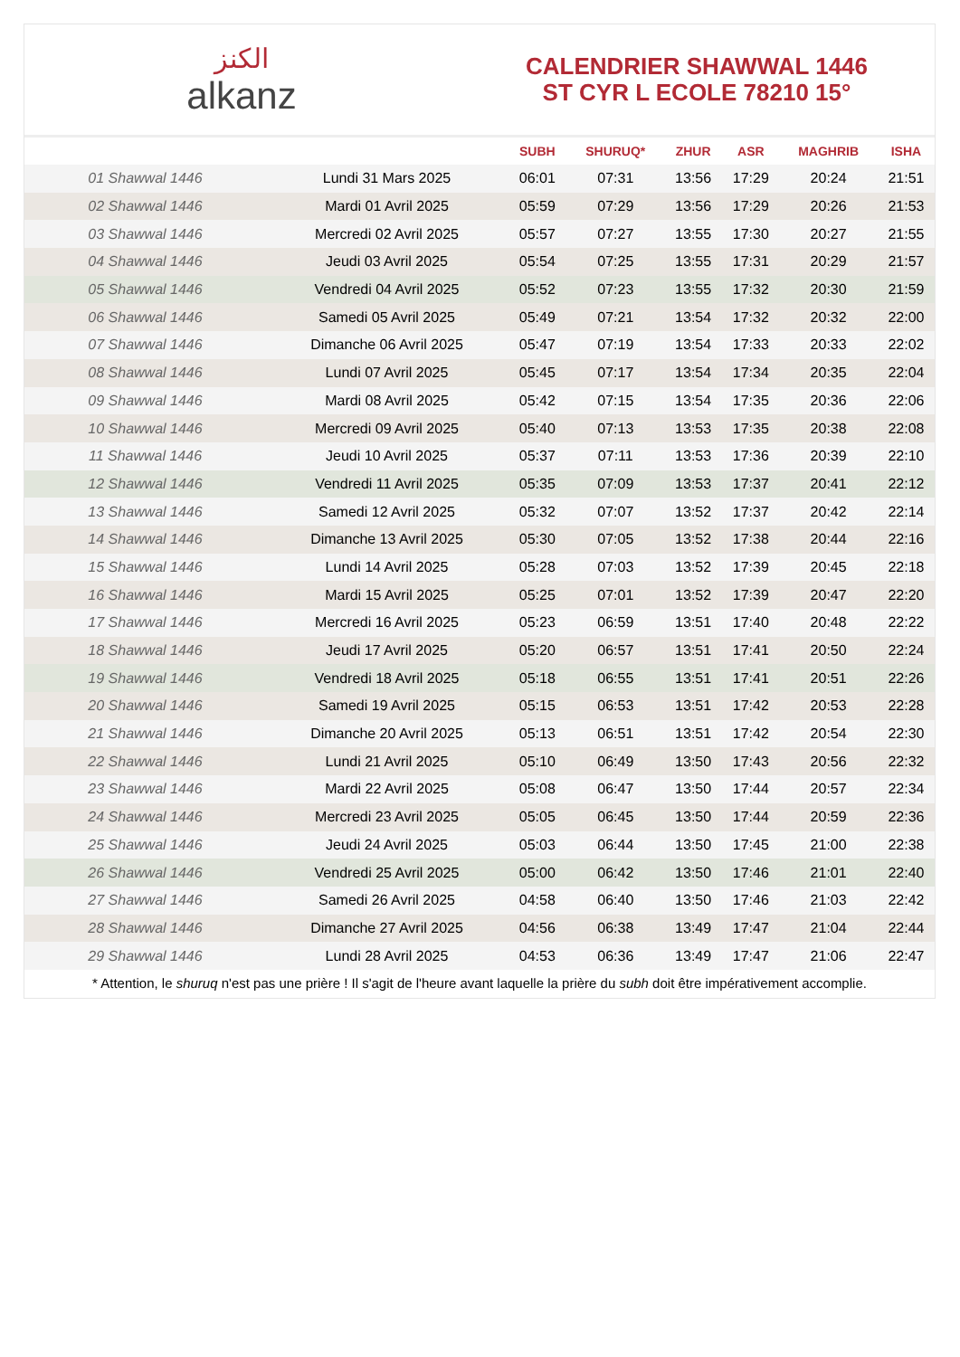الكنز
alkanz
CALENDRIER SHAWWAL 1446
ST CYR L ECOLE 78210 15°
| | | SUBH | SHURUQ* | ZHUR | ASR | MAGHRIB | ISHA |
| --- | --- | --- | --- | --- | --- | --- | --- |
| 01 Shawwal 1446 | Lundi 31 Mars 2025 | 06:01 | 07:31 | 13:56 | 17:29 | 20:24 | 21:51 |
| 02 Shawwal 1446 | Mardi 01 Avril 2025 | 05:59 | 07:29 | 13:56 | 17:29 | 20:26 | 21:53 |
| 03 Shawwal 1446 | Mercredi 02 Avril 2025 | 05:57 | 07:27 | 13:55 | 17:30 | 20:27 | 21:55 |
| 04 Shawwal 1446 | Jeudi 03 Avril 2025 | 05:54 | 07:25 | 13:55 | 17:31 | 20:29 | 21:57 |
| 05 Shawwal 1446 | Vendredi 04 Avril 2025 | 05:52 | 07:23 | 13:55 | 17:32 | 20:30 | 21:59 |
| 06 Shawwal 1446 | Samedi 05 Avril 2025 | 05:49 | 07:21 | 13:54 | 17:32 | 20:32 | 22:00 |
| 07 Shawwal 1446 | Dimanche 06 Avril 2025 | 05:47 | 07:19 | 13:54 | 17:33 | 20:33 | 22:02 |
| 08 Shawwal 1446 | Lundi 07 Avril 2025 | 05:45 | 07:17 | 13:54 | 17:34 | 20:35 | 22:04 |
| 09 Shawwal 1446 | Mardi 08 Avril 2025 | 05:42 | 07:15 | 13:54 | 17:35 | 20:36 | 22:06 |
| 10 Shawwal 1446 | Mercredi 09 Avril 2025 | 05:40 | 07:13 | 13:53 | 17:35 | 20:38 | 22:08 |
| 11 Shawwal 1446 | Jeudi 10 Avril 2025 | 05:37 | 07:11 | 13:53 | 17:36 | 20:39 | 22:10 |
| 12 Shawwal 1446 | Vendredi 11 Avril 2025 | 05:35 | 07:09 | 13:53 | 17:37 | 20:41 | 22:12 |
| 13 Shawwal 1446 | Samedi 12 Avril 2025 | 05:32 | 07:07 | 13:52 | 17:37 | 20:42 | 22:14 |
| 14 Shawwal 1446 | Dimanche 13 Avril 2025 | 05:30 | 07:05 | 13:52 | 17:38 | 20:44 | 22:16 |
| 15 Shawwal 1446 | Lundi 14 Avril 2025 | 05:28 | 07:03 | 13:52 | 17:39 | 20:45 | 22:18 |
| 16 Shawwal 1446 | Mardi 15 Avril 2025 | 05:25 | 07:01 | 13:52 | 17:39 | 20:47 | 22:20 |
| 17 Shawwal 1446 | Mercredi 16 Avril 2025 | 05:23 | 06:59 | 13:51 | 17:40 | 20:48 | 22:22 |
| 18 Shawwal 1446 | Jeudi 17 Avril 2025 | 05:20 | 06:57 | 13:51 | 17:41 | 20:50 | 22:24 |
| 19 Shawwal 1446 | Vendredi 18 Avril 2025 | 05:18 | 06:55 | 13:51 | 17:41 | 20:51 | 22:26 |
| 20 Shawwal 1446 | Samedi 19 Avril 2025 | 05:15 | 06:53 | 13:51 | 17:42 | 20:53 | 22:28 |
| 21 Shawwal 1446 | Dimanche 20 Avril 2025 | 05:13 | 06:51 | 13:51 | 17:42 | 20:54 | 22:30 |
| 22 Shawwal 1446 | Lundi 21 Avril 2025 | 05:10 | 06:49 | 13:50 | 17:43 | 20:56 | 22:32 |
| 23 Shawwal 1446 | Mardi 22 Avril 2025 | 05:08 | 06:47 | 13:50 | 17:44 | 20:57 | 22:34 |
| 24 Shawwal 1446 | Mercredi 23 Avril 2025 | 05:05 | 06:45 | 13:50 | 17:44 | 20:59 | 22:36 |
| 25 Shawwal 1446 | Jeudi 24 Avril 2025 | 05:03 | 06:44 | 13:50 | 17:45 | 21:00 | 22:38 |
| 26 Shawwal 1446 | Vendredi 25 Avril 2025 | 05:00 | 06:42 | 13:50 | 17:46 | 21:01 | 22:40 |
| 27 Shawwal 1446 | Samedi 26 Avril 2025 | 04:58 | 06:40 | 13:50 | 17:46 | 21:03 | 22:42 |
| 28 Shawwal 1446 | Dimanche 27 Avril 2025 | 04:56 | 06:38 | 13:49 | 17:47 | 21:04 | 22:44 |
| 29 Shawwal 1446 | Lundi 28 Avril 2025 | 04:53 | 06:36 | 13:49 | 17:47 | 21:06 | 22:47 |
* Attention, le shuruq n'est pas une prière ! Il s'agit de l'heure avant laquelle la prière du subh doit être impérativement accomplie.